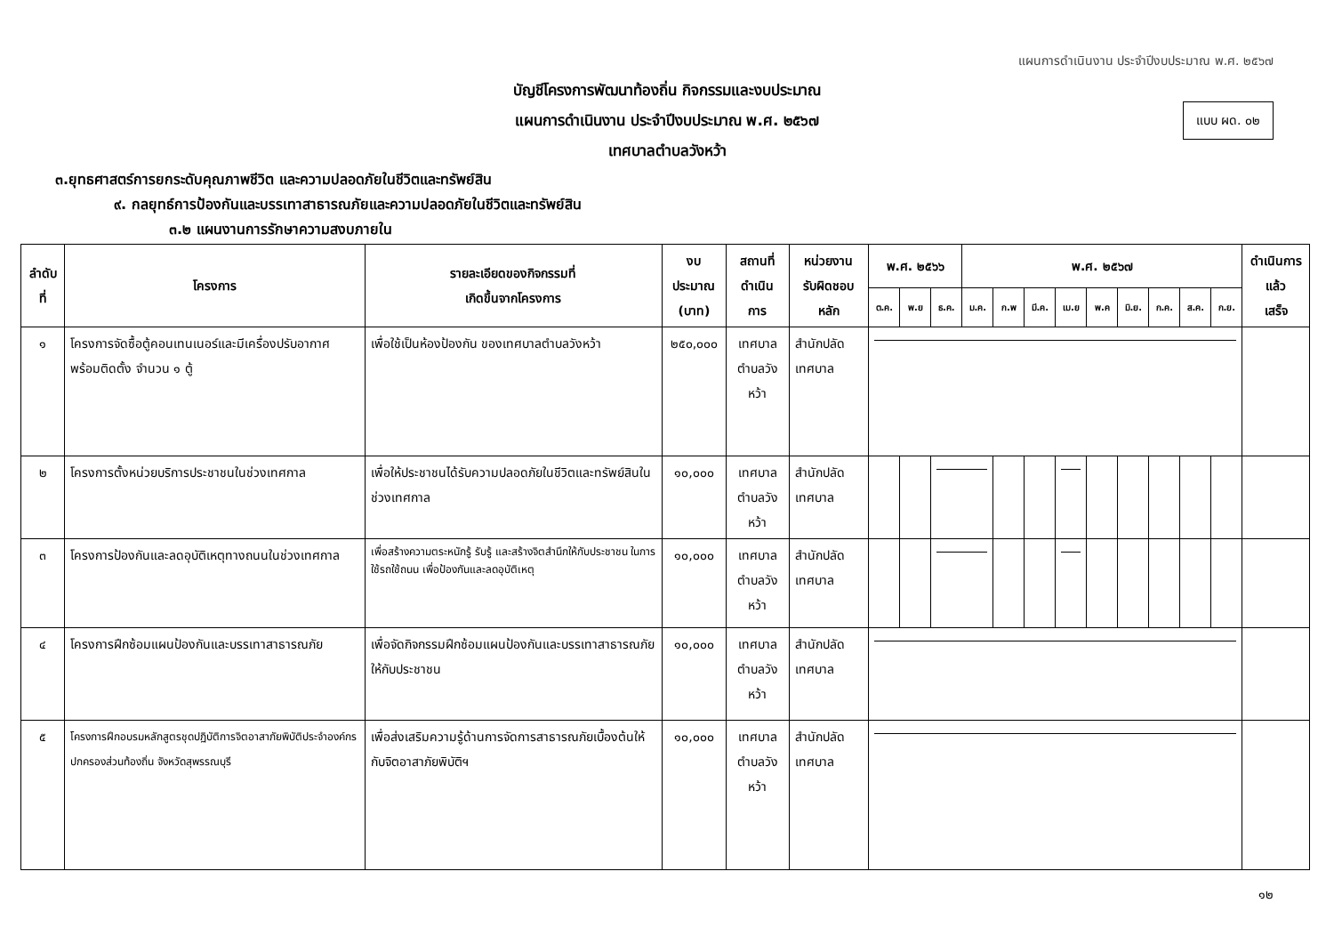แผนการดำเนินงาน ประจำปีงบประมาณ พ.ศ. ๒๕๖๗
บัญชีโครงการพัฒนาท้องถิ่น กิจกรรมและงบประมาณ
แผนการดำเนินงาน ประจำปีงบประมาณ พ.ศ. ๒๕๖๗
เทศบาลตำบลวังหว้า
แบบ ผด. ๐๒
๓.ยุทธศาสตร์การยกระดับคุณภาพชีวิต และความปลอดภัยในชีวิตและทรัพย์สิน
๙. กลยุทธ์การป้องกันและบรรเทาสาธารณภัยและความปลอดภัยในชีวิตและทรัพย์สิน
๓.๒ แผนงานการรักษาความสงบภายใน
| ลำดับที่ | โครงการ | รายละเอียดของกิจกรรมที่ เกิดขึ้นจากโครงการ | งบประมาณ (บาท) | สถานที่ ดำเนินการ | หน่วยงาน รับผิดชอบหลัก | พ.ศ. ๒๕๖๖ | | | พ.ศ. ๒๕๖๗ | | | | | | | | | ดำเนินการแล้ว เสร็จ |
| --- | --- | --- | --- | --- | --- | --- | --- | --- | --- | --- | --- | --- | --- | --- | --- | --- | --- | --- |
| | | | | | | ต.ค. | พ.ย | ธ.ค. | ม.ค. | ก.พ | มี.ค. | เม.ย | พ.ค | มิ.ย. | ก.ค. | ส.ค. | ก.ย. | |
| ๑ | โครงการจัดซื้อตู้คอนเทนเนอร์และมีเครื่องปรับอากาศพร้อมติดตั้ง จำนวน ๑ ตู้ | เพื่อใช้เป็นห้องป้องกัน ของเทศบาลตำบลวังหว้า | ๒๕๐,๐๐๐ | เทศบาล ตำบลวังหว้า | สำนักปลัดเทศบาล | | | | | | | | | | | | | |
| ๒ | โครงการตั้งหน่วยบริการประชาชนในช่วงเทศกาล | เพื่อให้ประชาชนได้รับความปลอดภัยในชีวิตและทรัพย์สินในช่วงเทศกาล | ๑๐,๐๐๐ | เทศบาล ตำบลวังหว้า | สำนักปลัดเทศบาล | | | | | | | | | | | | | |
| ๓ | โครงการป้องกันและลดอุบัติเหตุทางถนนในช่วงเทศกาล | เพื่อสร้างความตระหนักรู้ รับรู้ และสร้างจิตสำนึกให้กับประชาชน ในการใช้รถใช้ถนน เพื่อป้องกันและลดอุบัติเหตุ | ๑๐,๐๐๐ | เทศบาล ตำบลวังหว้า | สำนักปลัดเทศบาล | | | | | | | | | | | | | |
| ๔ | โครงการฝึกซ้อมแผนป้องกันและบรรเทาสาธารณภัย | เพื่อจัดกิจกรรมฝึกซ้อมแผนป้องกันและบรรเทาสาธารณภัยให้กับประชาชน | ๑๐,๐๐๐ | เทศบาล ตำบลวังหว้า | สำนักปลัดเทศบาล | | | | | | | | | | | | | |
| ๕ | โครงการฝึกอบรมหลักสูตรชุดปฏิบัติการจิตอาสาภัยพิบัติประจำองค์กรปกครองส่วนท้องถิ่น จังหวัดสุพรรณบุรี | เพื่อส่งเสริมความรู้ด้านการจัดการสาธารณภัยเบื้องต้นให้กับจิตอาสาภัยพิบัติฯ | ๑๐,๐๐๐ | เทศบาล ตำบลวังหว้า | สำนักปลัดเทศบาล | | | | | | | | | | | | | |
๑๒